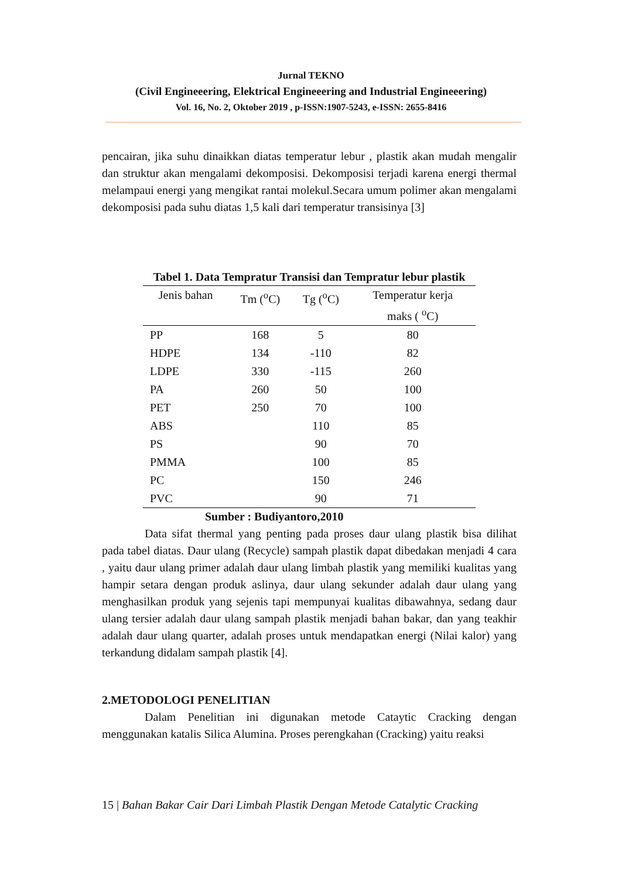Jurnal TEKNO
(Civil Engineeering, Elektrical Engineeering and Industrial Engineeering)
Vol. 16, No. 2, Oktober 2019 , p-ISSN:1907-5243, e-ISSN: 2655-8416
pencairan, jika suhu dinaikkan diatas temperatur lebur , plastik akan mudah mengalir dan struktur akan mengalami dekomposisi. Dekomposisi terjadi karena energi thermal melampaui energi yang mengikat rantai molekul.Secara umum polimer akan mengalami dekomposisi pada suhu diatas 1,5 kali dari temperatur transisinya [3]
Tabel 1. Data Tempratur Transisi dan Tempratur lebur plastik
| Jenis bahan | Tm (<sup>o</sup>C) | Tg (<sup>o</sup>C) | Temperatur kerja maks ( <sup>o</sup>C) |
| --- | --- | --- | --- |
| PP | 168 | 5 | 80 |
| HDPE | 134 | -110 | 82 |
| LDPE | 330 | -115 | 260 |
| PA | 260 | 50 | 100 |
| PET | 250 | 70 | 100 |
| ABS | | 110 | 85 |
| PS | | 90 | 70 |
| PMMA | | 100 | 85 |
| PC | | 150 | 246 |
| PVC | | 90 | 71 |
Sumber : Budiyantoro,2010
Data sifat thermal yang penting pada proses daur ulang plastik bisa dilihat pada tabel diatas. Daur ulang (Recycle) sampah plastik dapat dibedakan menjadi 4 cara , yaitu daur ulang primer adalah daur ulang limbah plastik yang memiliki kualitas yang hampir setara dengan produk aslinya, daur ulang sekunder adalah daur ulang yang menghasilkan produk yang sejenis tapi mempunyai kualitas dibawahnya, sedang daur ulang tersier adalah daur ulang sampah plastik menjadi bahan bakar, dan yang teakhir adalah daur ulang quarter, adalah proses untuk mendapatkan energi (Nilai kalor) yang terkandung didalam sampah plastik [4].
2.METODOLOGI PENELITIAN
Dalam Penelitian ini digunakan metode Cataytic Cracking dengan menggunakan katalis Silica Alumina. Proses perengkahan (Cracking) yaitu reaksi
15 | Bahan Bakar Cair Dari Limbah Plastik Dengan Metode Catalytic Cracking